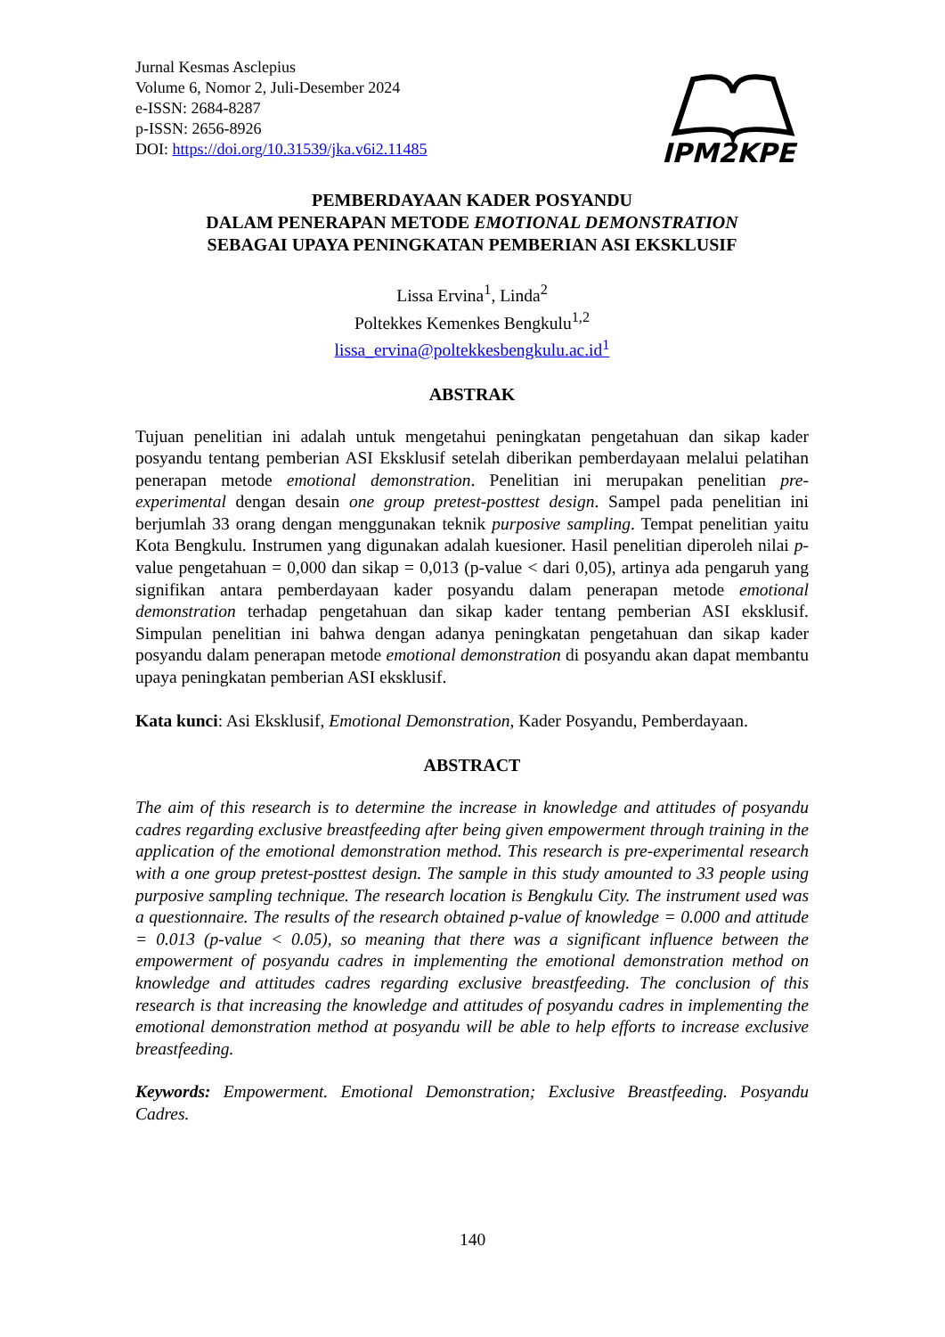Jurnal Kesmas Asclepius
Volume 6, Nomor 2, Juli-Desember 2024
e-ISSN: 2684-8287
p-ISSN: 2656-8926
DOI: https://doi.org/10.31539/jka.v6i2.11485
IPM2KPE
PEMBERDAYAAN KADER POSYANDU
DALAM PENERAPAN METODE EMOTIONAL DEMONSTRATION
SEBAGAI UPAYA PENINGKATAN PEMBERIAN ASI EKSKLUSIF
Lissa Ervina<sup>1</sup>, Linda<sup>2</sup>
Poltekkes Kemenkes Bengkulu<sup>1,2</sup>
lissa_ervina@poltekkesbengkulu.ac.id<sup>1</sup>
ABSTRAK
Tujuan penelitian ini adalah untuk mengetahui peningkatan pengetahuan dan sikap kader posyandu tentang pemberian ASI Eksklusif setelah diberikan pemberdayaan melalui pelatihan penerapan metode emotional demonstration. Penelitian ini merupakan penelitian pre-experimental dengan desain one group pretest-posttest design. Sampel pada penelitian ini berjumlah 33 orang dengan menggunakan teknik purposive sampling. Tempat penelitian yaitu Kota Bengkulu. Instrumen yang digunakan adalah kuesioner. Hasil penelitian diperoleh nilai p-value pengetahuan = 0,000 dan sikap = 0,013 (p-value < dari 0,05), artinya ada pengaruh yang signifikan antara pemberdayaan kader posyandu dalam penerapan metode emotional demonstration terhadap pengetahuan dan sikap kader tentang pemberian ASI eksklusif. Simpulan penelitian ini bahwa dengan adanya peningkatan pengetahuan dan sikap kader posyandu dalam penerapan metode emotional demonstration di posyandu akan dapat membantu upaya peningkatan pemberian ASI eksklusif.
Kata kunci: Asi Eksklusif, Emotional Demonstration, Kader Posyandu, Pemberdayaan.
ABSTRACT
The aim of this research is to determine the increase in knowledge and attitudes of posyandu cadres regarding exclusive breastfeeding after being given empowerment through training in the application of the emotional demonstration method. This research is pre-experimental research with a one group pretest-posttest design. The sample in this study amounted to 33 people using purposive sampling technique. The research location is Bengkulu City. The instrument used was a questionnaire. The results of the research obtained p-value of knowledge = 0.000 and attitude = 0.013 (p-value < 0.05), so meaning that there was a significant influence between the empowerment of posyandu cadres in implementing the emotional demonstration method on knowledge and attitudes cadres regarding exclusive breastfeeding. The conclusion of this research is that increasing the knowledge and attitudes of posyandu cadres in implementing the emotional demonstration method at posyandu will be able to help efforts to increase exclusive breastfeeding.
Keywords: Empowerment. Emotional Demonstration; Exclusive Breastfeeding. Posyandu Cadres.
140